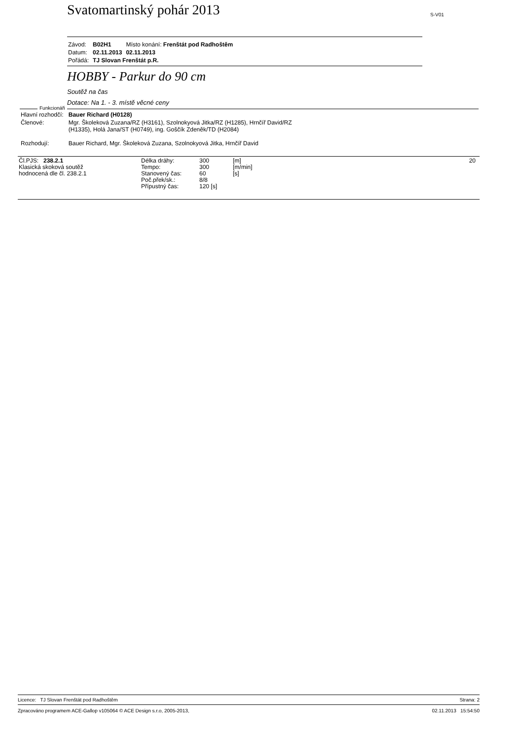Svatomartinský pohár 2013 S-V01
| Závod: | B02H1 | Místo konání: Frenštát pod Radhoštěm |
| Datum: | 02.11.2013 | 02.11.2013 |
| Pořádá: | TJ Slovan Frenštát p.R. | |
HOBBY - Parkur do 90 cm
Soutěž na čas
Dotace: Na 1. - 3. místě věcné ceny
| Hlavní rozhodčí: | Bauer Richard (H0128) |
| Členové: | Mgr. Školeková Zuzana/RZ (H3161), Szolnokyová Jitka/RZ (H1285), Hrnčíř David/RZ (H1335), Holá Jana/ST (H0749), ing. Goščík Zdeněk/TD (H2084) |
| Rozhodují: | Bauer Richard, Mgr. Školeková Zuzana, Szolnokyová Jitka, Hrnčíř David |
Funkcionáři
| Čl.PJS: 238.2.1 Klasická skoková soutěž hodnocená dle čl. 238.2.1 | Délka dráhy: Tempo: Stanovený čas: Poč.přek/sk.: Přípustný čas: | 300 300 60 8/8 120 [s] | [m] [m/min] [s] | 20 |
Licence: TJ Slovan Frenštát pod Radhoštěm Strana: 2
Zpracováno programem ACE-Gallop v105064 © ACE Design s.r.o, 2005-2013, 02.11.2013 15:54:50